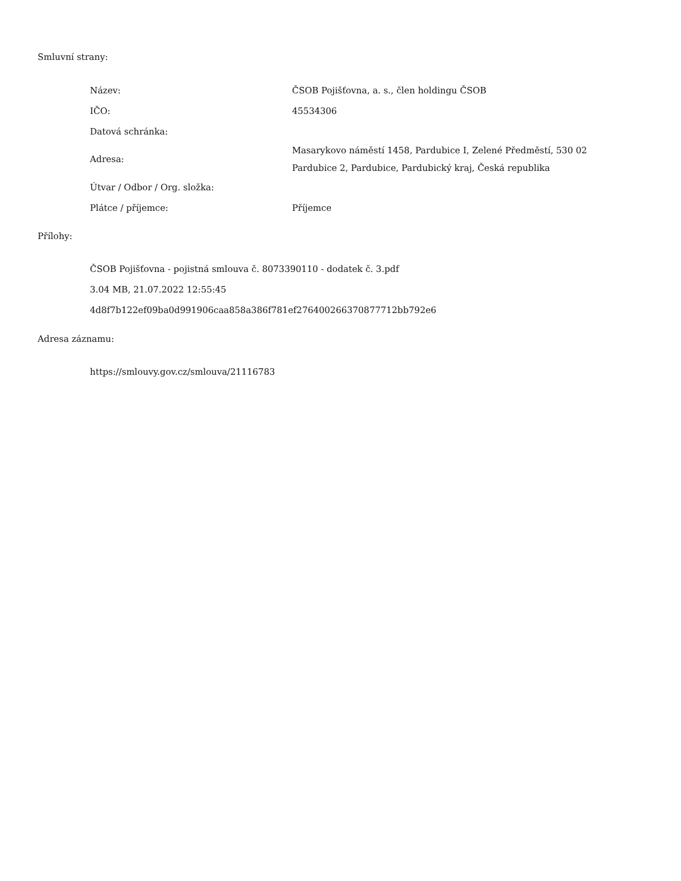Smluvní strany:
| Název: | ČSOB Pojišťovna, a. s., člen holdingu ČSOB |
| IČO: | 45534306 |
| Datová schránka: | |
| Adresa: | Masarykovo náměstí 1458, Pardubice I, Zelené Předměstí, 530 02 Pardubice 2, Pardubice, Pardubický kraj, Česká republika |
| Útvar / Odbor / Org. složka: | |
| Plátce / příjemce: | Příjemce |
Přílohy:
ČSOB Pojišťovna - pojistná smlouva č. 8073390110 - dodatek č. 3.pdf
3.04 MB, 21.07.2022 12:55:45
4d8f7b122ef09ba0d991906caa858a386f781ef276400266370877712bb792e6
Adresa záznamu:
https://smlouvy.gov.cz/smlouva/21116783